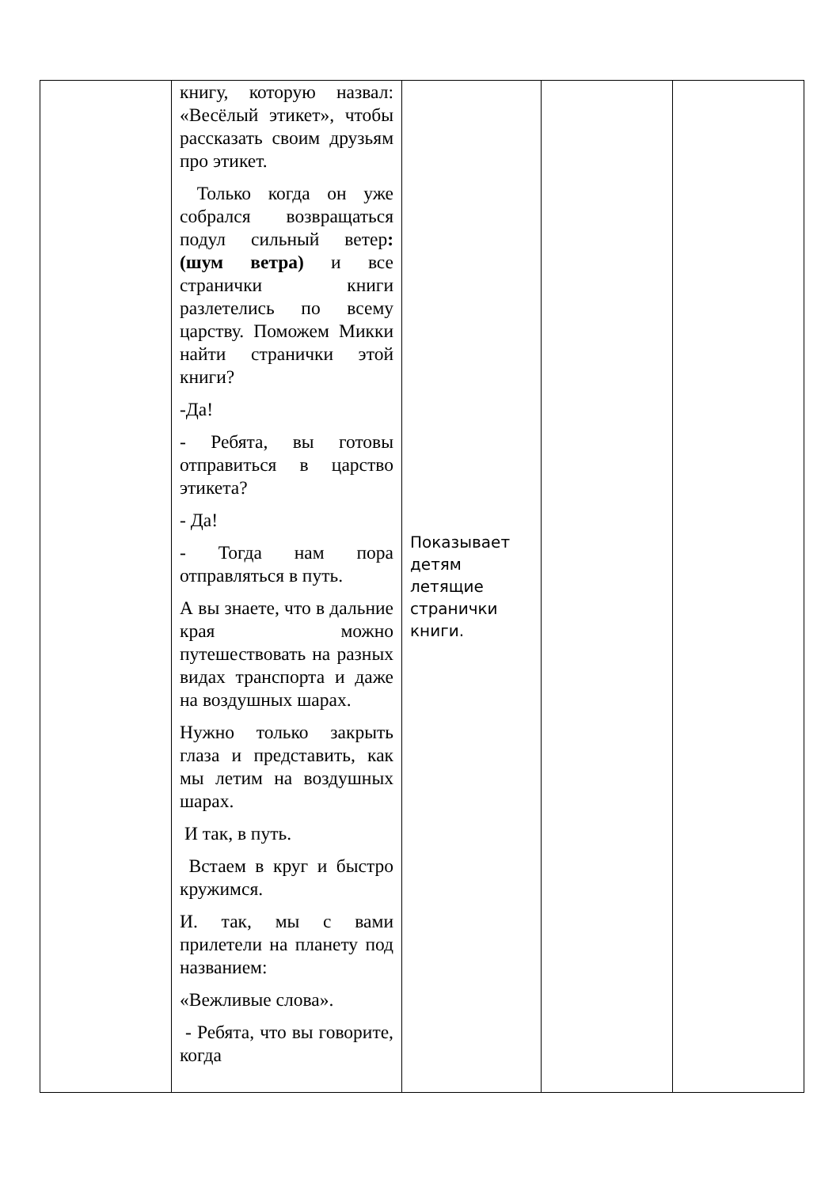| | книгу, которую назвал: «Весёлый этикет», чтобы рассказать своим друзьям про этикет. Только когда он уже собрался возвращаться подул сильный ветер : (шум ветра) и все странички книги разлетелись по всему царству. Поможем Микки найти странички этой книги? -Да! - Ребята, вы готовы отправиться в царство этикета? - Да! - Тогда нам пора отправляться в путь. А вы знаете, что в дальние края можно путешествовать на разных видах транспорта и даже на воздушных шарах. Нужно только закрыть глаза и представить, как мы летим на воздушных шарах. И так, в путь. Встаем в круг и быстро кружимся. И. так, мы с вами прилетели на планету под названием: «Вежливые слова». - Ребята, что вы говорите, когда | Показывает детям летящие странички книги. | | |